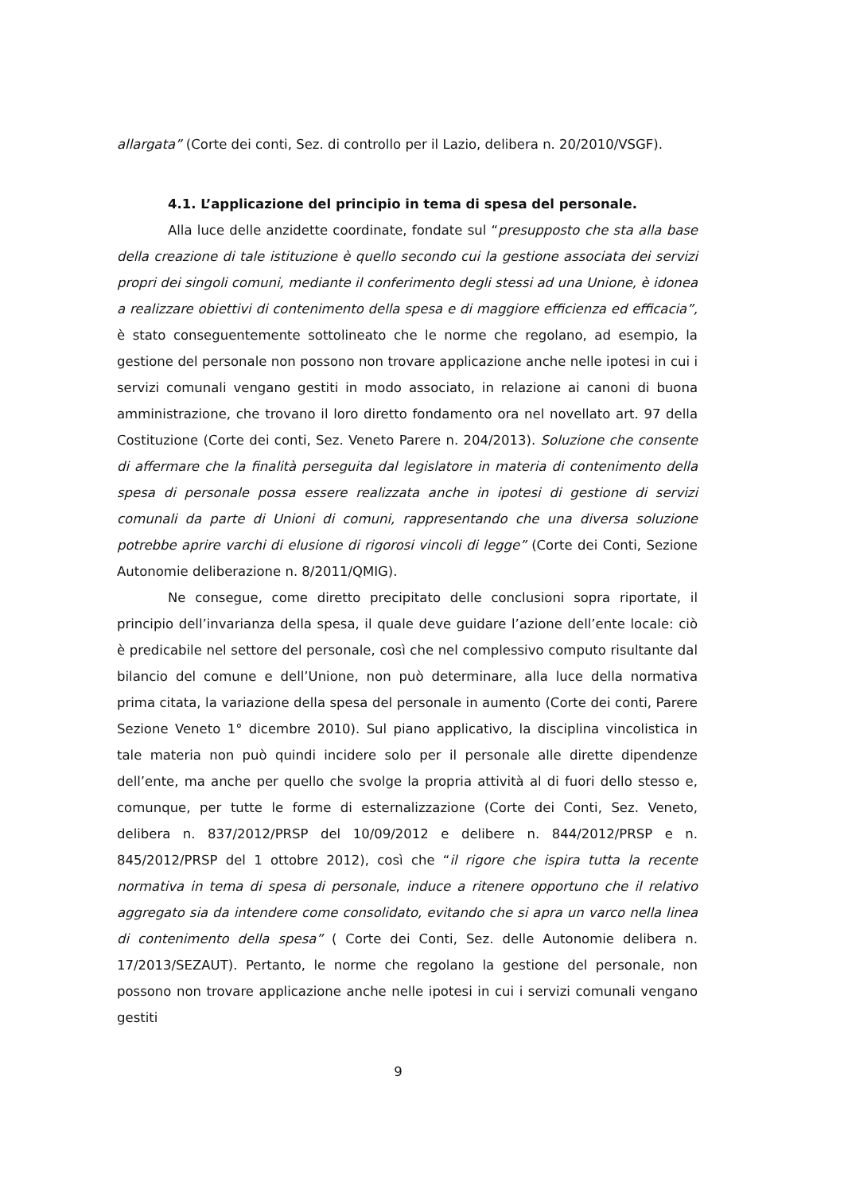allargata” (Corte dei conti, Sez. di controllo per il Lazio, delibera n. 20/2010/VSGF).
4.1. L’applicazione del principio in tema di spesa del personale.
Alla luce delle anzidette coordinate, fondate sul “presupposto che sta alla base della creazione di tale istituzione è quello secondo cui la gestione associata dei servizi propri dei singoli comuni, mediante il conferimento degli stessi ad una Unione, è idonea a realizzare obiettivi di contenimento della spesa e di maggiore efficienza ed efficacia”, è stato conseguentemente sottolineato che le norme che regolano, ad esempio, la gestione del personale non possono non trovare applicazione anche nelle ipotesi in cui i servizi comunali vengano gestiti in modo associato, in relazione ai canoni di buona amministrazione, che trovano il loro diretto fondamento ora nel novellato art. 97 della Costituzione (Corte dei conti, Sez. Veneto Parere n. 204/2013). Soluzione che consente di affermare che la finalità perseguita dal legislatore in materia di contenimento della spesa di personale possa essere realizzata anche in ipotesi di gestione di servizi comunali da parte di Unioni di comuni, rappresentando che una diversa soluzione potrebbe aprire varchi di elusione di rigorosi vincoli di legge” (Corte dei Conti, Sezione Autonomie deliberazione n. 8/2011/QMIG).
Ne consegue, come diretto precipitato delle conclusioni sopra riportate, il principio dell’invarianza della spesa, il quale deve guidare l’azione dell’ente locale: ciò è predicabile nel settore del personale, così che nel complessivo computo risultante dal bilancio del comune e dell’Unione, non può determinare, alla luce della normativa prima citata, la variazione della spesa del personale in aumento (Corte dei conti, Parere Sezione Veneto 1° dicembre 2010). Sul piano applicativo, la disciplina vincolistica in tale materia non può quindi incidere solo per il personale alle dirette dipendenze dell’ente, ma anche per quello che svolge la propria attività al di fuori dello stesso e, comunque, per tutte le forme di esternalizzazione (Corte dei Conti, Sez. Veneto, delibera n. 837/2012/PRSP del 10/09/2012 e delibere n. 844/2012/PRSP e n. 845/2012/PRSP del 1 ottobre 2012), così che “il rigore che ispira tutta la recente normativa in tema di spesa di personale, induce a ritenere opportuno che il relativo aggregato sia da intendere come consolidato, evitando che si apra un varco nella linea di contenimento della spesa” ( Corte dei Conti, Sez. delle Autonomie delibera n. 17/2013/SEZAUT). Pertanto, le norme che regolano la gestione del personale, non possono non trovare applicazione anche nelle ipotesi in cui i servizi comunali vengano gestiti
9